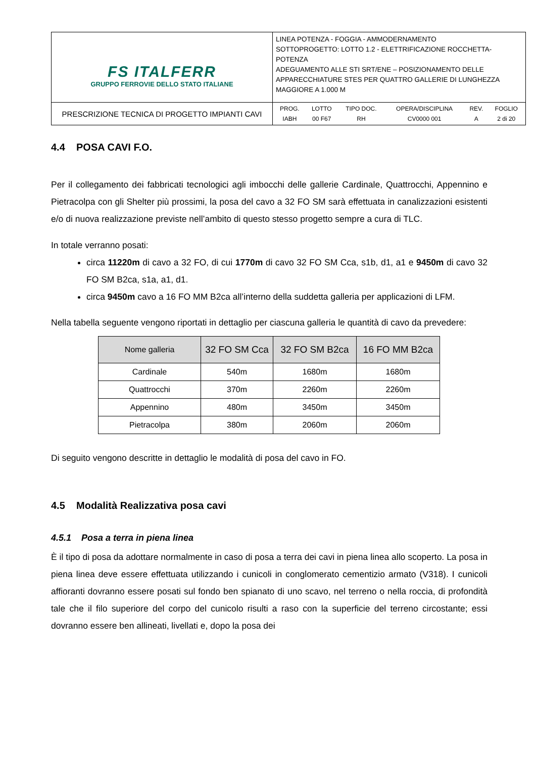| FS ITALFERR GRUPPO FERROVIE DELLO STATO ITALIANE | LINEA POTENZA - FOGGIA - AMMODERNAMENTO SOTTOPROGETTO: LOTTO 1.2 - ELETTRIFICAZIONE ROCCHETTA-POTENZA ADEGUAMENTO ALLE STI SRT/ENE – POSIZIONAMENTO DELLE APPARECCHIATURE STES PER QUATTRO GALLERIE DI LUNGHEZZA MAGGIORE A 1.000 M |
| PRESCRIZIONE TECNICA DI PROGETTO IMPIANTI CAVI | / PROG. / LOTTO / TIPO DOC. / OPERA/DISCIPLINA / REV. / FOGLIO / / IABH / 00 F67 / RH / CV0000 001 / A / 2 di 20 / |
4.4 POSA CAVI F.O.
Per il collegamento dei fabbricati tecnologici agli imbocchi delle gallerie Cardinale, Quattrocchi, Appennino e Pietracolpa con gli Shelter più prossimi, la posa del cavo a 32 FO SM sarà effettuata in canalizzazioni esistenti e/o di nuova realizzazione previste nell’ambito di questo stesso progetto sempre a cura di TLC.
In totale verranno posati:
circa 11220m di cavo a 32 FO, di cui 1770m di cavo 32 FO SM Cca, s1b, d1, a1 e 9450m di cavo 32 FO SM B2ca, s1a, a1, d1.
circa 9450m cavo a 16 FO MM B2ca all’interno della suddetta galleria per applicazioni di LFM.
Nella tabella seguente vengono riportati in dettaglio per ciascuna galleria le quantità di cavo da prevedere:
| Nome galleria | 32 FO SM Cca | 32 FO SM B2ca | 16 FO MM B2ca |
| --- | --- | --- | --- |
| Cardinale | 540m | 1680m | 1680m |
| Quattrocchi | 370m | 2260m | 2260m |
| Appennino | 480m | 3450m | 3450m |
| Pietracolpa | 380m | 2060m | 2060m |
Di seguito vengono descritte in dettaglio le modalità di posa del cavo in FO.
4.5 Modalità Realizzativa posa cavi
4.5.1 Posa a terra in piena linea
È il tipo di posa da adottare normalmente in caso di posa a terra dei cavi in piena linea allo scoperto. La posa in piena linea deve essere effettuata utilizzando i cunicoli in conglomerato cementizio armato (V318). I cunicoli affioranti dovranno essere posati sul fondo ben spianato di uno scavo, nel terreno o nella roccia, di profondità tale che il filo superiore del corpo del cunicolo risulti a raso con la superficie del terreno circostante; essi dovranno essere ben allineati, livellati e, dopo la posa dei